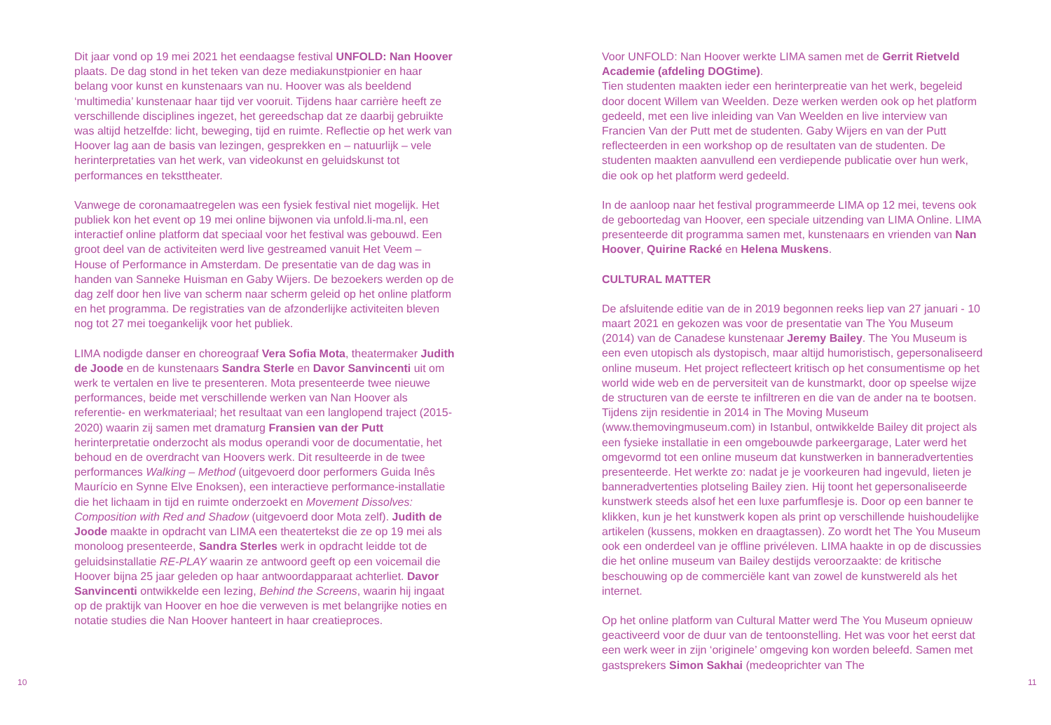Dit jaar vond op 19 mei 2021 het eendaagse festival UNFOLD: Nan Hoover plaats. De dag stond in het teken van deze mediakunstpionier en haar belang voor kunst en kunstenaars van nu. Hoover was als beeldend ‘multimedia’ kunstenaar haar tijd ver vooruit. Tijdens haar carrière heeft ze verschillende disciplines ingezet, het gereedschap dat ze daarbij gebruikte was altijd hetzelfde: licht, beweging, tijd en ruimte. Reflectie op het werk van Hoover lag aan de basis van lezingen, gesprekken en – natuurlijk – vele herinterpretaties van het werk, van videokunst en geluidskunst tot performances en teksttheater.
Vanwege de coronamaatregelen was een fysiek festival niet mogelijk. Het publiek kon het event op 19 mei online bijwonen via unfold.li-ma.nl, een interactief online platform dat speciaal voor het festival was gebouwd. Een groot deel van de activiteiten werd live gestreamed vanuit Het Veem – House of Performance in Amsterdam. De presentatie van de dag was in handen van Sanneke Huisman en Gaby Wijers. De bezoekers werden op de dag zelf door hen live van scherm naar scherm geleid op het online platform en het programma. De registraties van de afzonderlijke activiteiten bleven nog tot 27 mei toegankelijk voor het publiek.
LIMA nodigde danser en choreograaf Vera Sofia Mota, theatermaker Judith de Joode en de kunstenaars Sandra Sterle en Davor Sanvincenti uit om werk te vertalen en live te presenteren. Mota presenteerde twee nieuwe performances, beide met verschillende werken van Nan Hoover als referentie- en werkmateriaal; het resultaat van een langlopend traject (2015-2020) waarin zij samen met dramaturg Fransien van der Putt herinterpretatie onderzocht als modus operandi voor de documentatie, het behoud en de overdracht van Hoovers werk. Dit resulteerde in de twee performances Walking – Method (uitgevoerd door performers Guida Inês Maurício en Synne Elve Enoksen), een interactieve performance-installatie die het lichaam in tijd en ruimte onderzoekt en Movement Dissolves: Composition with Red and Shadow (uitgevoerd door Mota zelf). Judith de Joode maakte in opdracht van LIMA een theatertekst die ze op 19 mei als monoloog presenteerde, Sandra Sterles werk in opdracht leidde tot de geluidsinstallatie RE-PLAY waarin ze antwoord geeft op een voicemail die Hoover bijna 25 jaar geleden op haar antwoordapparaat achterliet. Davor Sanvincenti ontwikkelde een lezing, Behind the Screens, waarin hij ingaat op de praktijk van Hoover en hoe die verweven is met belangrijke noties en notatie studies die Nan Hoover hanteert in haar creatieproces.
10
Voor UNFOLD: Nan Hoover werkte LIMA samen met de Gerrit Rietveld Academie (afdeling DOGtime).
Tien studenten maakten ieder een herinterpreatie van het werk, begeleid door docent Willem van Weelden. Deze werken werden ook op het platform gedeeld, met een live inleiding van Van Weelden en live interview van Francien Van der Putt met de studenten. Gaby Wijers en van der Putt reflecteerden in een workshop op de resultaten van de studenten. De studenten maakten aanvullend een verdiepende publicatie over hun werk, die ook op het platform werd gedeeld.
In de aanloop naar het festival programmeerde LIMA op 12 mei, tevens ook de geboortedag van Hoover, een speciale uitzending van LIMA Online. LIMA presenteerde dit programma samen met, kunstenaars en vrienden van Nan Hoover, Quirine Racké en Helena Muskens.
CULTURAL MATTER
De afsluitende editie van de in 2019 begonnen reeks liep van 27 januari - 10 maart 2021 en gekozen was voor de presentatie van The You Museum (2014) van de Canadese kunstenaar Jeremy Bailey. The You Museum is een even utopisch als dystopisch, maar altijd humoristisch, gepersonaliseerd online museum. Het project reflecteert kritisch op het consumentisme op het world wide web en de perversiteit van de kunstmarkt, door op speelse wijze de structuren van de eerste te infiltreren en die van de ander na te bootsen. Tijdens zijn residentie in 2014 in The Moving Museum (www.themovingmuseum.com) in Istanbul, ontwikkelde Bailey dit project als een fysieke installatie in een omgebouwde parkeergarage, Later werd het omgevormd tot een online museum dat kunstwerken in banneradvertenties presenteerde. Het werkte zo: nadat je je voorkeuren had ingevuld, lieten je banneradvertenties plotseling Bailey zien. Hij toont het gepersonaliseerde kunstwerk steeds alsof het een luxe parfumflesje is. Door op een banner te klikken, kun je het kunstwerk kopen als print op verschillende huishoudelijke artikelen (kussens, mokken en draagtassen). Zo wordt het The You Museum ook een onderdeel van je offline privéleven. LIMA haakte in op de discussies die het online museum van Bailey destijds veroorzaakte: de kritische beschouwing op de commerciële kant van zowel de kunstwereld als het internet.
Op het online platform van Cultural Matter werd The You Museum opnieuw geactiveerd voor de duur van de tentoonstelling. Het was voor het eerst dat een werk weer in zijn ‘originele’ omgeving kon worden beleefd. Samen met gastsprekers Simon Sakhai (medeoprichter van The
11